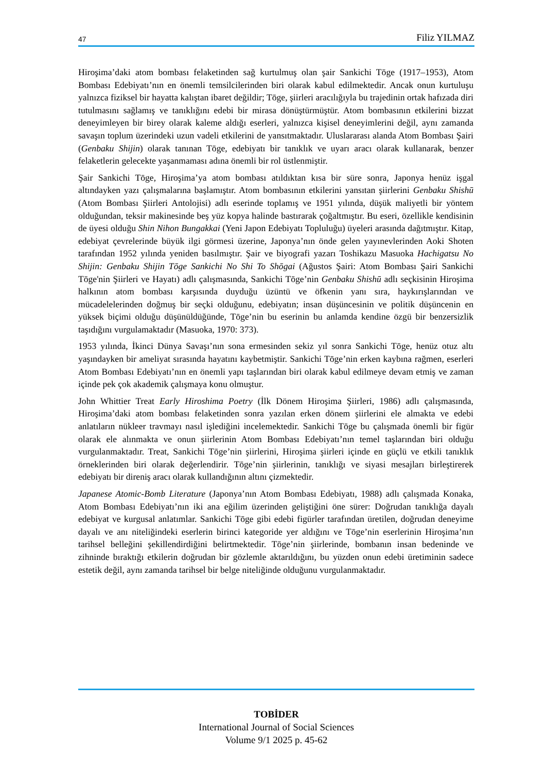47 Filiz YILMAZ
Hiroşima’daki atom bombası felaketinden sağ kurtulmuş olan şair Sankichi Tōge (1917–1953), Atom Bombası Edebiyatı’nın en önemli temsilcilerinden biri olarak kabul edilmektedir. Ancak onun kurtuluşu yalnızca fiziksel bir hayatta kalıştan ibaret değildir; Tōge, şiirleri aracılığıyla bu trajedinin ortak hafızada diri tutulmasını sağlamış ve tanıklığını edebi bir mirasa dönüştürmüştür. Atom bombasının etkilerini bizzat deneyimleyen bir birey olarak kaleme aldığı eserleri, yalnızca kişisel deneyimlerini değil, aynı zamanda savaşın toplum üzerindeki uzun vadeli etkilerini de yansıtmaktadır. Uluslararası alanda Atom Bombası Şairi (Genbaku Shijin) olarak tanınan Tōge, edebiyatı bir tanıklık ve uyarı aracı olarak kullanarak, benzer felaketlerin gelecekte yaşanmaması adına önemli bir rol üstlenmiştir.
Şair Sankichi Tōge, Hiroşima’ya atom bombası atıldıktan kısa bir süre sonra, Japonya henüz işgal altındayken yazı çalışmalarına başlamıştır. Atom bombasının etkilerini yansıtan şiirlerini Genbaku Shishū (Atom Bombası Şiirleri Antolojisi) adlı eserinde toplamış ve 1951 yılında, düşük maliyetli bir yöntem olduğundan, teksir makinesinde beş yüz kopya halinde bastırarak çoğaltmıştır. Bu eseri, özellikle kendisinin de üyesi olduğu Shin Nihon Bungakkai (Yeni Japon Edebiyatı Topluluğu) üyeleri arasında dağıtmıştır. Kitap, edebiyat çevrelerinde büyük ilgi görmesi üzerine, Japonya’nın önde gelen yayınevlerinden Aoki Shoten tarafından 1952 yılında yeniden basılmıştır. Şair ve biyografi yazarı Toshikazu Masuoka Hachigatsu No Shijin: Genbaku Shijin Tōge Sankichi No Shi To Shōgai (Ağustos Şairi: Atom Bombası Şairi Sankichi Tōge'nin Şiirleri ve Hayatı) adlı çalışmasında, Sankichi Tōge’nin Genbaku Shishū adlı seçkisinin Hiroşima halkının atom bombası karşısında duyduğu üzüntü ve öfkenin yanı sıra, haykırışlarından ve mücadelelerinden doğmuş bir seçki olduğunu, edebiyatın; insan düşüncesinin ve politik düşüncenin en yüksek biçimi olduğu düşünüldüğünde, Tōge’nin bu eserinin bu anlamda kendine özgü bir benzersizlik taşıdığını vurgulamaktadır (Masuoka, 1970: 373).
1953 yılında, İkinci Dünya Savaşı’nın sona ermesinden sekiz yıl sonra Sankichi Tōge, henüz otuz altı yaşındayken bir ameliyat sırasında hayatını kaybetmiştir. Sankichi Tōge’nin erken kaybına rağmen, eserleri Atom Bombası Edebiyatı’nın en önemli yapı taşlarından biri olarak kabul edilmeye devam etmiş ve zaman içinde pek çok akademik çalışmaya konu olmuştur.
John Whittier Treat Early Hiroshima Poetry (İlk Dönem Hiroşima Şiirleri, 1986) adlı çalışmasında, Hiroşima’daki atom bombası felaketinden sonra yazılan erken dönem şiirlerini ele almakta ve edebi anlatıların nükleer travmayı nasıl işlediğini incelemektedir. Sankichi Tōge bu çalışmada önemli bir figür olarak ele alınmakta ve onun şiirlerinin Atom Bombası Edebiyatı’nın temel taşlarından biri olduğu vurgulanmaktadır. Treat, Sankichi Tōge’nin şiirlerini, Hiroşima şiirleri içinde en güçlü ve etkili tanıklık örneklerinden biri olarak değerlendirir. Tōge’nin şiirlerinin, tanıklığı ve siyasi mesajları birleştirerek edebiyatı bir direniş aracı olarak kullandığının altını çizmektedir.
Japanese Atomic-Bomb Literature (Japonya’nın Atom Bombası Edebiyatı, 1988) adlı çalışmada Konaka, Atom Bombası Edebiyatı’nın iki ana eğilim üzerinden geliştiğini öne sürer: Doğrudan tanıklığa dayalı edebiyat ve kurgusal anlatımlar. Sankichi Tōge gibi edebi figürler tarafından üretilen, doğrudan deneyime dayalı ve anı niteliğindeki eserlerin birinci kategoride yer aldığını ve Tōge’nin eserlerinin Hiroşima’nın tarihsel belleğini şekillendirdiğini belirtmektedir. Tōge’nin şiirlerinde, bombanın insan bedeninde ve zihninde bıraktığı etkilerin doğrudan bir gözlemle aktarıldığını, bu yüzden onun edebi üretiminin sadece estetik değil, aynı zamanda tarihsel bir belge niteliğinde olduğunu vurgulanmaktadır.
TOBİDER
International Journal of Social Sciences
Volume 9/1 2025 p. 45-62